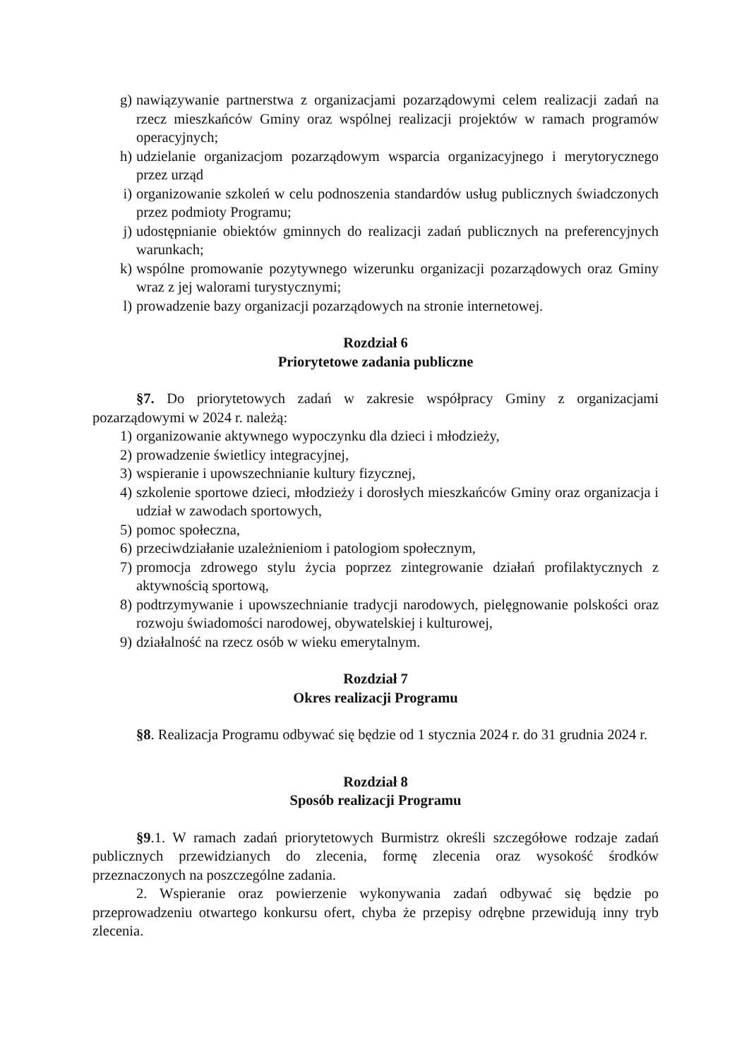g) nawiązywanie partnerstwa z organizacjami pozarządowymi celem realizacji zadań na rzecz mieszkańców Gminy oraz wspólnej realizacji projektów w ramach programów operacyjnych;
h) udzielanie organizacjom pozarządowym wsparcia organizacyjnego i merytorycznego przez urząd
i) organizowanie szkoleń w celu podnoszenia standardów usług publicznych świadczonych przez podmioty Programu;
j) udostępnianie obiektów gminnych do realizacji zadań publicznych na preferencyjnych warunkach;
k) wspólne promowanie pozytywnego wizerunku organizacji pozarządowych oraz Gminy wraz z jej walorami turystycznymi;
l) prowadzenie bazy organizacji pozarządowych na stronie internetowej.
Rozdział 6
Priorytetowe zadania publiczne
§7. Do priorytetowych zadań w zakresie współpracy Gminy z organizacjami pozarządowymi w 2024 r. należą:
1) organizowanie aktywnego wypoczynku dla dzieci i młodzieży,
2) prowadzenie świetlicy integracyjnej,
3) wspieranie i upowszechnianie kultury fizycznej,
4) szkolenie sportowe dzieci, młodzieży i dorosłych mieszkańców Gminy oraz organizacja i udział w zawodach sportowych,
5) pomoc społeczna,
6) przeciwdziałanie uzależnieniom i patologiom społecznym,
7) promocja zdrowego stylu życia poprzez zintegrowanie działań profilaktycznych z aktywnością sportową,
8) podtrzymywanie i upowszechnianie tradycji narodowych, pielęgnowanie polskości oraz rozwoju świadomości narodowej, obywatelskiej i kulturowej,
9) działalność na rzecz osób w wieku emerytalnym.
Rozdział 7
Okres realizacji Programu
§8. Realizacja Programu odbywać się będzie od 1 stycznia 2024 r. do 31 grudnia 2024 r.
Rozdział 8
Sposób realizacji Programu
§9.1. W ramach zadań priorytetowych Burmistrz określi szczegółowe rodzaje zadań publicznych przewidzianych do zlecenia, formę zlecenia oraz wysokość środków przeznaczonych na poszczególne zadania.
2. Wspieranie oraz powierzenie wykonywania zadań odbywać się będzie po przeprowadzeniu otwartego konkursu ofert, chyba że przepisy odrębne przewidują inny tryb zlecenia.